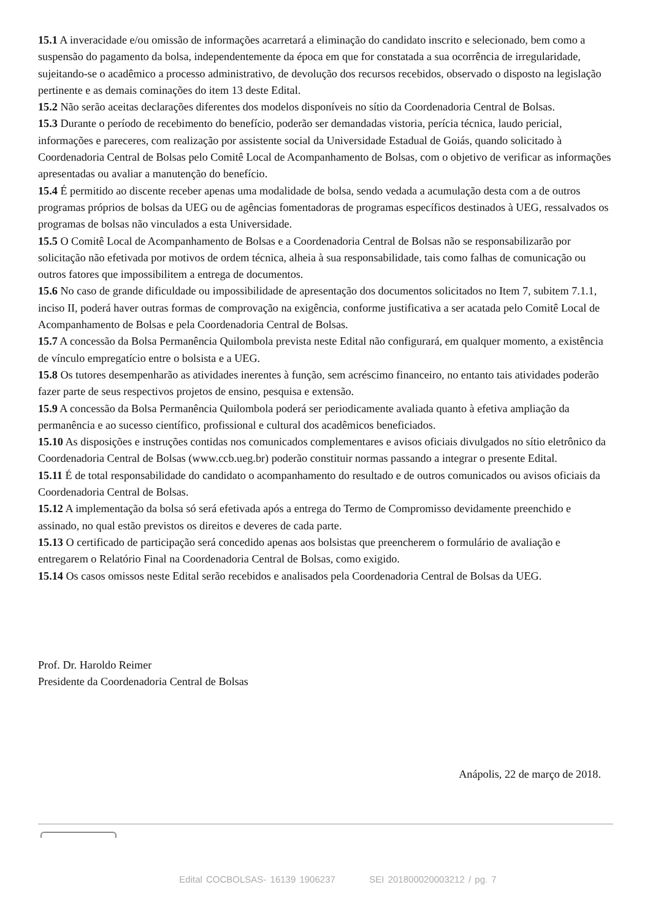15.1 A inveracidade e/ou omissão de informações acarretará a eliminação do candidato inscrito e selecionado, bem como a suspensão do pagamento da bolsa, independentemente da época em que for constatada a sua ocorrência de irregularidade, sujeitando-se o acadêmico a processo administrativo, de devolução dos recursos recebidos, observado o disposto na legislação pertinente e as demais cominações do item 13 deste Edital.
15.2 Não serão aceitas declarações diferentes dos modelos disponíveis no sítio da Coordenadoria Central de Bolsas.
15.3 Durante o período de recebimento do benefício, poderão ser demandadas vistoria, perícia técnica, laudo pericial, informações e pareceres, com realização por assistente social da Universidade Estadual de Goiás, quando solicitado à Coordenadoria Central de Bolsas pelo Comitê Local de Acompanhamento de Bolsas, com o objetivo de verificar as informações apresentadas ou avaliar a manutenção do benefício.
15.4 É permitido ao discente receber apenas uma modalidade de bolsa, sendo vedada a acumulação desta com a de outros programas próprios de bolsas da UEG ou de agências fomentadoras de programas específicos destinados à UEG, ressalvados os programas de bolsas não vinculados a esta Universidade.
15.5 O Comitê Local de Acompanhamento de Bolsas e a Coordenadoria Central de Bolsas não se responsabilizarão por solicitação não efetivada por motivos de ordem técnica, alheia à sua responsabilidade, tais como falhas de comunicação ou outros fatores que impossibilitem a entrega de documentos.
15.6 No caso de grande dificuldade ou impossibilidade de apresentação dos documentos solicitados no Item 7, subitem 7.1.1, inciso II, poderá haver outras formas de comprovação na exigência, conforme justificativa a ser acatada pelo Comitê Local de Acompanhamento de Bolsas e pela Coordenadoria Central de Bolsas.
15.7 A concessão da Bolsa Permanência Quilombola prevista neste Edital não configurará, em qualquer momento, a existência de vínculo empregatício entre o bolsista e a UEG.
15.8 Os tutores desempenharão as atividades inerentes à função, sem acréscimo financeiro, no entanto tais atividades poderão fazer parte de seus respectivos projetos de ensino, pesquisa e extensão.
15.9 A concessão da Bolsa Permanência Quilombola poderá ser periodicamente avaliada quanto à efetiva ampliação da permanência e ao sucesso científico, profissional e cultural dos acadêmicos beneficiados.
15.10 As disposições e instruções contidas nos comunicados complementares e avisos oficiais divulgados no sítio eletrônico da Coordenadoria Central de Bolsas (www.ccb.ueg.br) poderão constituir normas passando a integrar o presente Edital.
15.11 É de total responsabilidade do candidato o acompanhamento do resultado e de outros comunicados ou avisos oficiais da Coordenadoria Central de Bolsas.
15.12 A implementação da bolsa só será efetivada após a entrega do Termo de Compromisso devidamente preenchido e assinado, no qual estão previstos os direitos e deveres de cada parte.
15.13 O certificado de participação será concedido apenas aos bolsistas que preencherem o formulário de avaliação e entregarem o Relatório Final na Coordenadoria Central de Bolsas, como exigido.
15.14 Os casos omissos neste Edital serão recebidos e analisados pela Coordenadoria Central de Bolsas da UEG.
Prof. Dr. Haroldo Reimer
Presidente da Coordenadoria Central de Bolsas
Anápolis, 22 de março de 2018.
Edital COCBOLSAS- 16139 1906237 SEI 201800020003212 / pg. 7